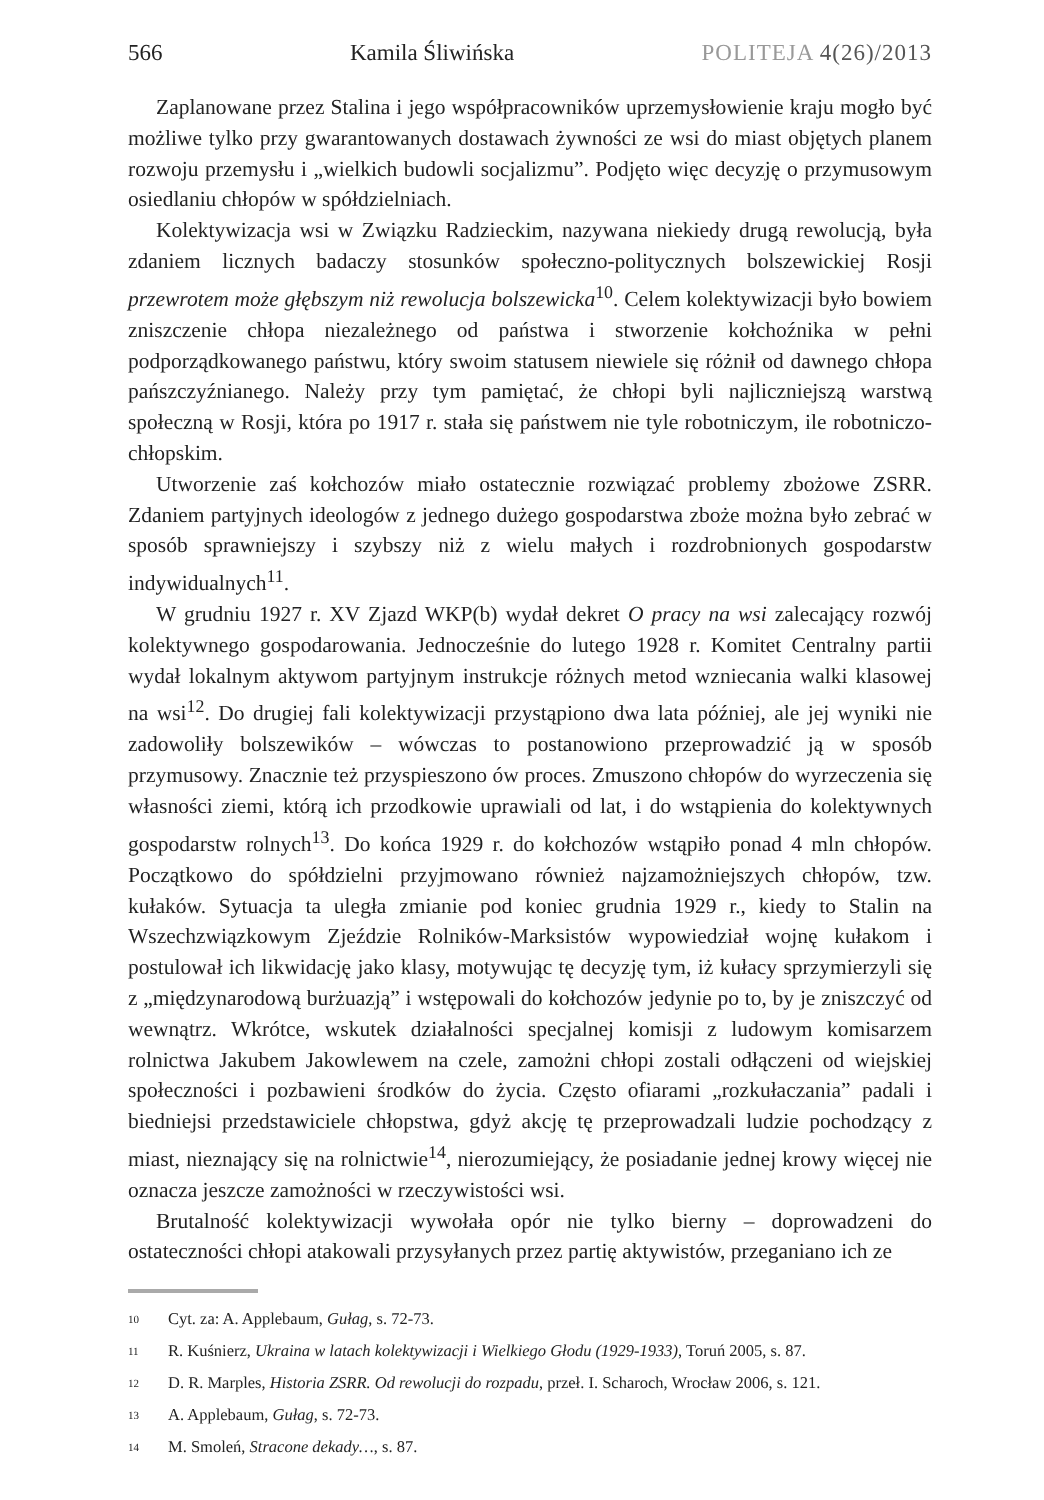566 Kamila Śliwińska POLITEJA 4(26)/2013
Zaplanowane przez Stalina i jego współpracowników uprzemysłowienie kraju mogło być możliwe tylko przy gwarantowanych dostawach żywności ze wsi do miast objętych planem rozwoju przemysłu i „wielkich budowli socjalizmu”. Podjęto więc decyzję o przymusowym osiedlaniu chłopów w spółdzielniach.
Kolektywizacja wsi w Związku Radzieckim, nazywana niekiedy drugą rewolucją, była zdaniem licznych badaczy stosunków społeczno-politycznych bolszewickiej Rosji przewrotem może głębszym niż rewolucja bolszewicka<sup>10</sup>. Celem kolektywizacji było bowiem zniszczenie chłopa niezależnego od państwa i stworzenie kołchoźnika w pełni podporządkowanego państwu, który swoim statusem niewiele się różnił od dawnego chłopa pańszczyźnianego. Należy przy tym pamiętać, że chłopi byli najliczniejszą warstwą społeczną w Rosji, która po 1917 r. stała się państwem nie tyle robotniczym, ile robotniczo-chłopskim.
Utworzenie zaś kołchozów miało ostatecznie rozwiązać problemy zbożowe ZSRR. Zdaniem partyjnych ideologów z jednego dużego gospodarstwa zboże można było zebrać w sposób sprawniejszy i szybszy niż z wielu małych i rozdrobnionych gospodarstw indywidualnych<sup>11</sup>.
W grudniu 1927 r. XV Zjazd WKP(b) wydał dekret O pracy na wsi zalecający rozwój kolektywnego gospodarowania. Jednocześnie do lutego 1928 r. Komitet Centralny partii wydał lokalnym aktywom partyjnym instrukcje różnych metod wzniecania walki klasowej na wsi<sup>12</sup>. Do drugiej fali kolektywizacji przystąpiono dwa lata później, ale jej wyniki nie zadowoliły bolszewików – wówczas to postanowiono przeprowadzić ją w sposób przymusowy. Znacznie też przyspieszono ów proces. Zmuszono chłopów do wyrzeczenia się własności ziemi, którą ich przodkowie uprawiali od lat, i do wstąpienia do kolektywnych gospodarstw rolnych<sup>13</sup>. Do końca 1929 r. do kołchozów wstąpiło ponad 4 mln chłopów. Początkowo do spółdzielni przyjmowano również najzamożniejszych chłopów, tzw. kułaków. Sytuacja ta uległa zmianie pod koniec grudnia 1929 r., kiedy to Stalin na Wszechzwiązkowym Zjeździe Rolników-Marksistów wypowiedział wojnę kułakom i postulował ich likwidację jako klasy, motywując tę decyzję tym, iż kułacy sprzymierzyli się z „międzynarodową burżuazją” i wstępowali do kołchozów jedynie po to, by je zniszczyć od wewnątrz. Wkrótce, wskutek działalności specjalnej komisji z ludowym komisarzem rolnictwa Jakubem Jakowlewem na czele, zamożni chłopi zostali odłączeni od wiejskiej społeczności i pozbawieni środków do życia. Często ofiarami „rozkułaczania” padali i biedniejsi przedstawiciele chłopstwa, gdyż akcję tę przeprowadzali ludzie pochodzący z miast, nieznający się na rolnictwie<sup>14</sup>, nierozumiejący, że posiadanie jednej krowy więcej nie oznacza jeszcze zamożności w rzeczywistości wsi.
Brutalność kolektywizacji wywołała opór nie tylko bierny – doprowadzeni do ostateczności chłopi atakowali przysyłanych przez partię aktywistów, przeganiano ich ze
<sup>10</sup> Cyt. za: A. Applebaum, Gułag, s. 72-73.
<sup>11</sup> R. Kuśnierz, Ukraina w latach kolektywizacji i Wielkiego Głodu (1929-1933), Toruń 2005, s. 87.
<sup>12</sup> D. R. Marples, Historia ZSRR. Od rewolucji do rozpadu, przeł. I. Scharoch, Wrocław 2006, s. 121.
<sup>13</sup> A. Applebaum, Gułag, s. 72-73.
<sup>14</sup> M. Smoleń, Stracone dekady…, s. 87.